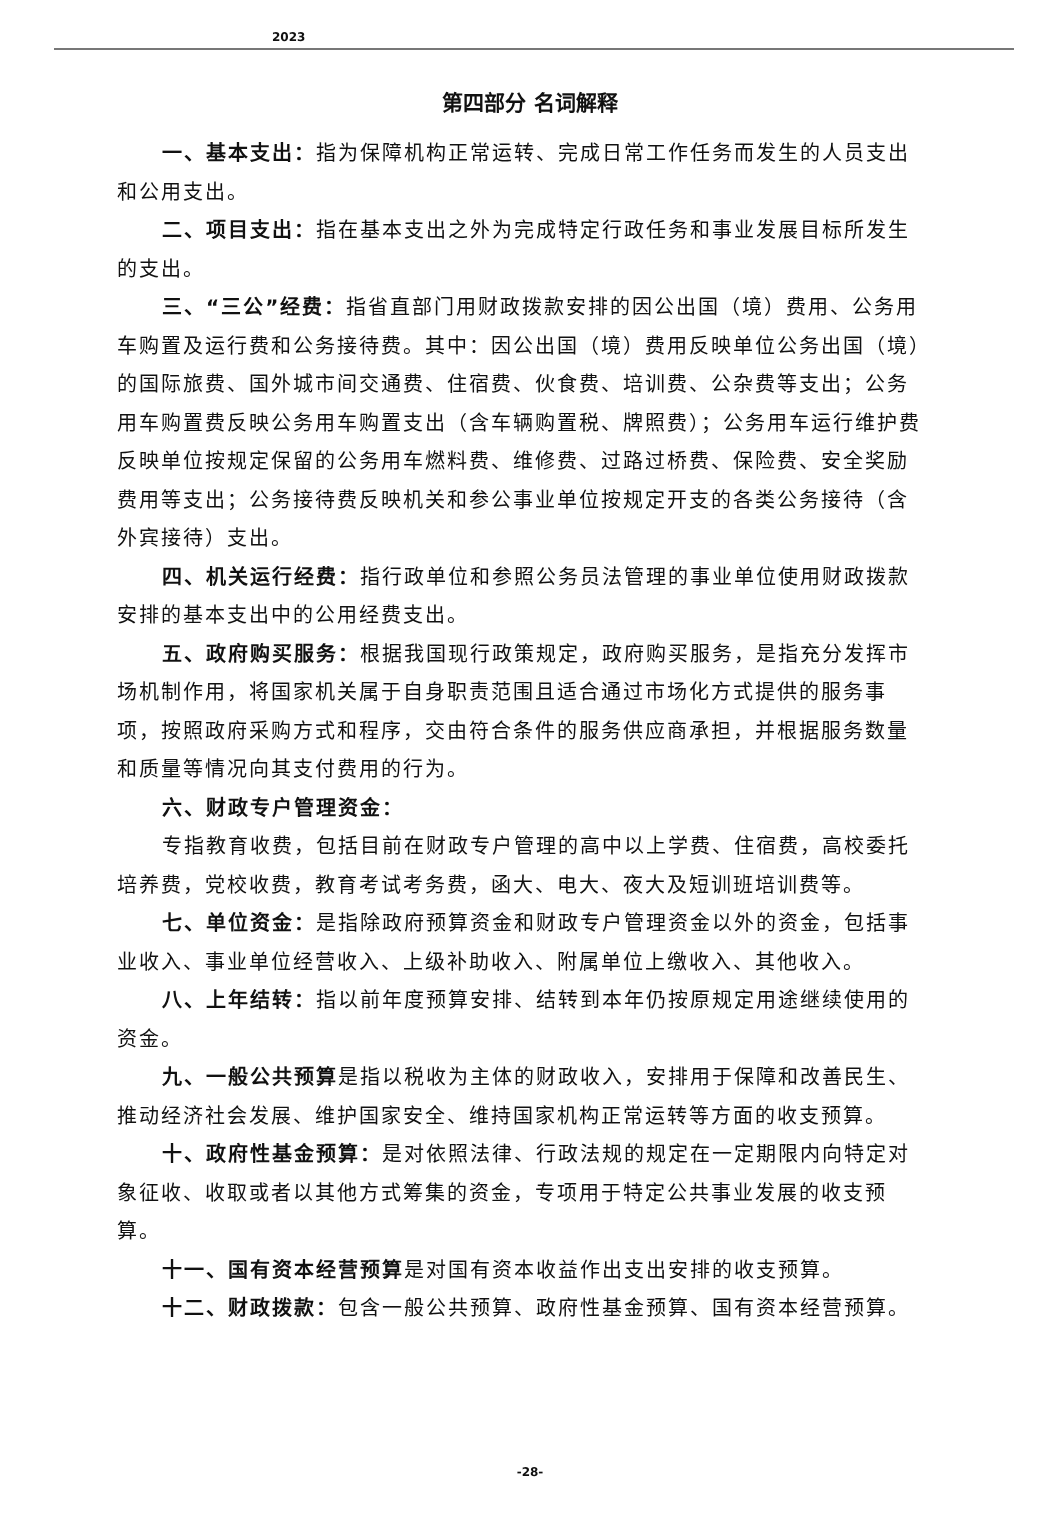2023
第四部分 名词解释
一、基本支出：指为保障机构正常运转、完成日常工作任务而发生的人员支出和公用支出。
二、项目支出：指在基本支出之外为完成特定行政任务和事业发展目标所发生的支出。
三、“三公”经费：指省直部门用财政拨款安排的因公出国（境）费用、公务用车购置及运行费和公务接待费。其中：因公出国（境）费用反映单位公务出国（境）的国际旅费、国外城市间交通费、住宿费、伙食费、培训费、公杂费等支出；公务用车购置费反映公务用车购置支出（含车辆购置税、牌照费）；公务用车运行维护费反映单位按规定保留的公务用车燃料费、维修费、过路过桥费、保险费、安全奖励费用等支出；公务接待费反映机关和参公事业单位按规定开支的各类公务接待（含外宾接待）支出。
四、机关运行经费：指行政单位和参照公务员法管理的事业单位使用财政拨款安排的基本支出中的公用经费支出。
五、政府购买服务：根据我国现行政策规定，政府购买服务，是指充分发挥市场机制作用，将国家机关属于自身职责范围且适合通过市场化方式提供的服务事项，按照政府采购方式和程序，交由符合条件的服务供应商承担，并根据服务数量和质量等情况向其支付费用的行为。
六、财政专户管理资金：
专指教育收费，包括目前在财政专户管理的高中以上学费、住宿费，高校委托培养费，党校收费，教育考试考务费，函大、电大、夜大及短训班培训费等。
七、单位资金：是指除政府预算资金和财政专户管理资金以外的资金，包括事业收入、事业单位经营收入、上级补助收入、附属单位上缴收入、其他收入。
八、上年结转：指以前年度预算安排、结转到本年仍按原规定用途继续使用的资金。
九、一般公共预算是指以税收为主体的财政收入，安排用于保障和改善民生、推动经济社会发展、维护国家安全、维持国家机构正常运转等方面的收支预算。
十、政府性基金预算：是对依照法律、行政法规的规定在一定期限内向特定对象征收、收取或者以其他方式筹集的资金，专项用于特定公共事业发展的收支预算。
十一、国有资本经营预算是对国有资本收益作出支出安排的收支预算。
十二、财政拨款：包含一般公共预算、政府性基金预算、国有资本经营预算。
-28-